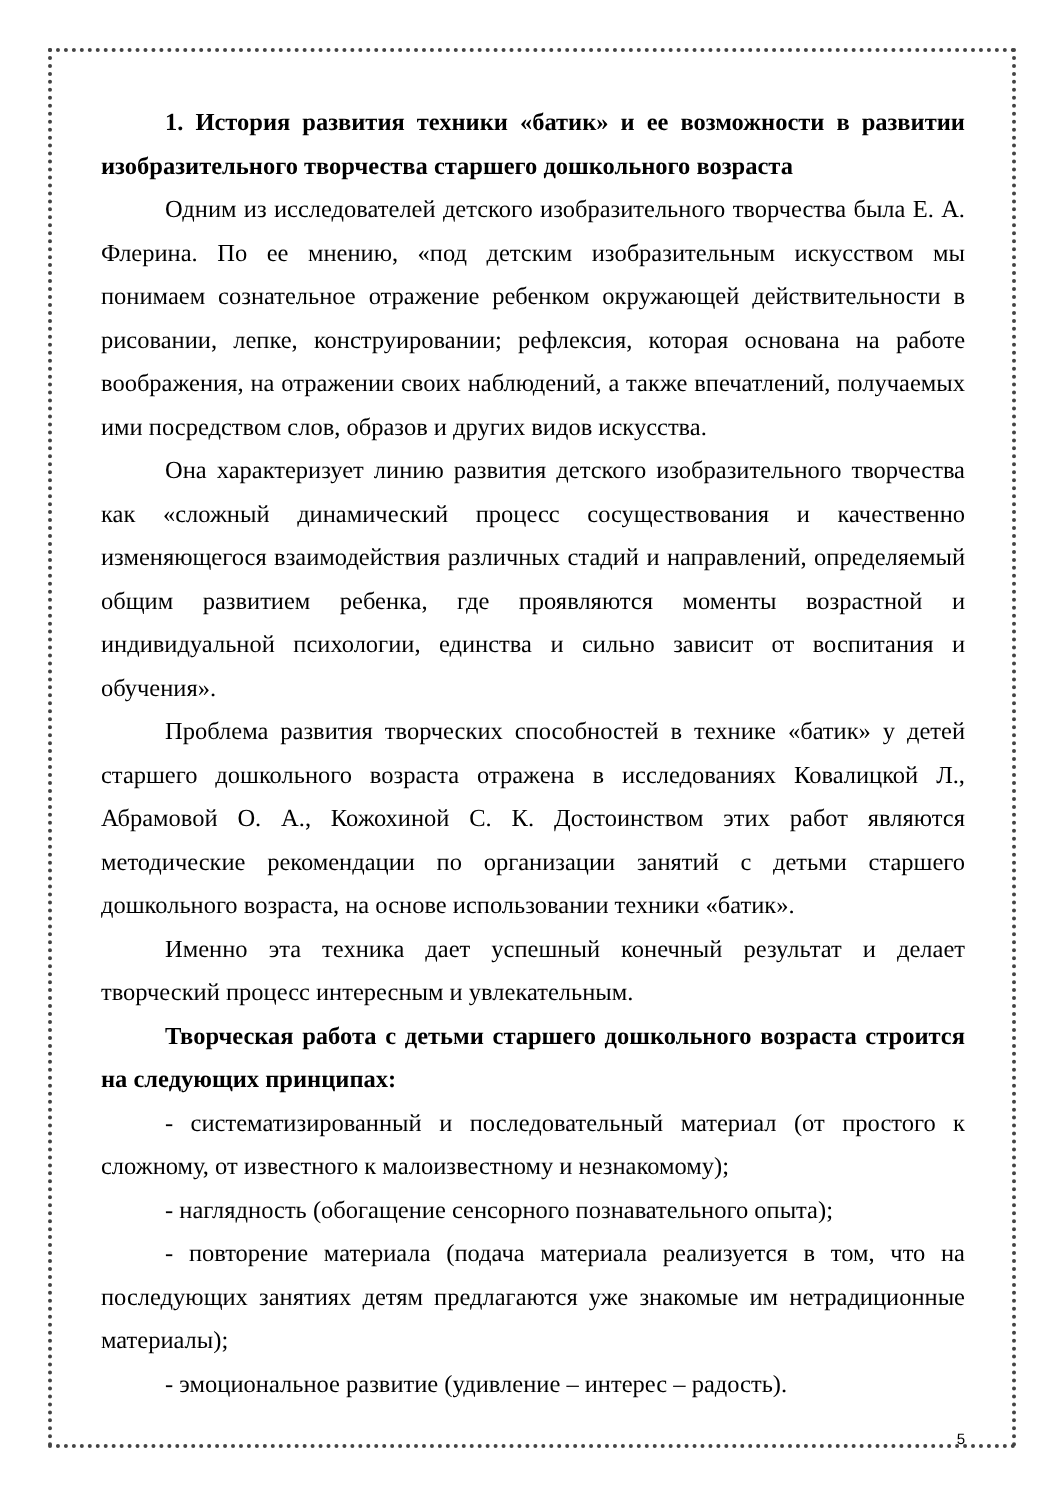1. История развития техники «батик» и ее возможности в развитии изобразительного творчества старшего дошкольного возраста
Одним из исследователей детского изобразительного творчества была Е. А. Флерина. По ее мнению, «под детским изобразительным искусством мы понимаем сознательное отражение ребенком окружающей действительности в рисовании, лепке, конструировании; рефлексия, которая основана на работе воображения, на отражении своих наблюдений, а также впечатлений, получаемых ими посредством слов, образов и других видов искусства.
Она характеризует линию развития детского изобразительного творчества как «сложный динамический процесс сосуществования и качественно изменяющегося взаимодействия различных стадий и направлений, определяемый общим развитием ребенка, где проявляются моменты возрастной и индивидуальной психологии, единства и сильно зависит от воспитания и обучения».
Проблема развития творческих способностей в технике «батик» у детей старшего дошкольного возраста отражена в исследованиях Ковалицкой Л., Абрамовой О. А., Кожохиной С. К. Достоинством этих работ являются методические рекомендации по организации занятий с детьми старшего дошкольного возраста, на основе использовании техники «батик».
Именно эта техника дает успешный конечный результат и делает творческий процесс интересным и увлекательным.
Творческая работа с детьми старшего дошкольного возраста строится на следующих принципах:
- систематизированный и последовательный материал (от простого к сложному, от известного к малоизвестному и незнакомому);
- наглядность (обогащение сенсорного познавательного опыта);
- повторение материала (подача материала реализуется в том, что на последующих занятиях детям предлагаются уже знакомые им нетрадиционные материалы);
- эмоциональное развитие (удивление – интерес – радость).
5